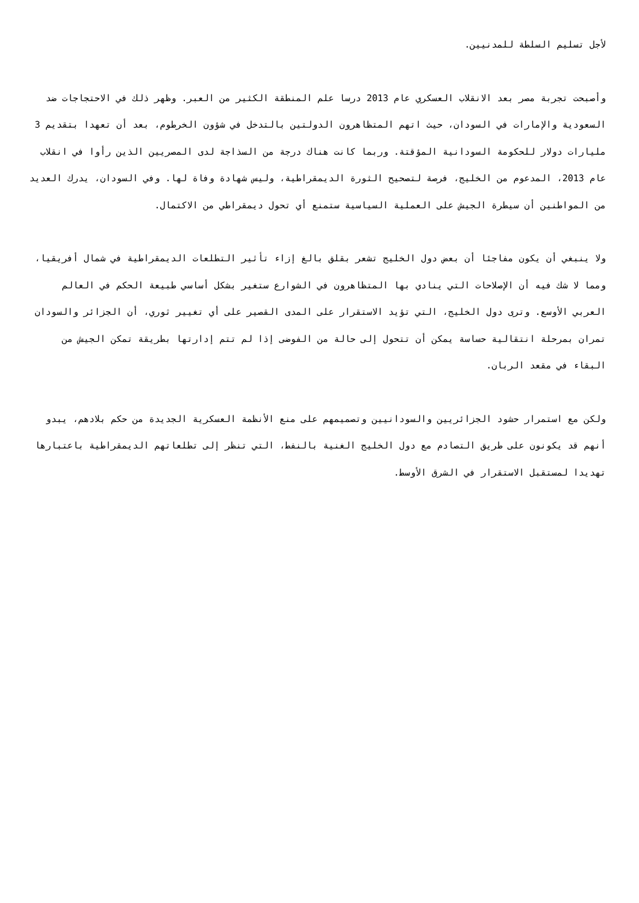لأجل تسليم السلطة للمدنيين.
وأصبحت تجربة مصر بعد الانقلاب العسكري عام 2013 درسا علم المنطقة الكثير من العبر. وظهر ذلك في الاحتجاجات ضد السعودية والإمارات في السودان، حيث اتهم المتظاهرون الدولتين بالتدخل في شؤون الخرطوم، بعد أن تعهدا بتقديم 3 مليارات دولار للحكومة السودانية المؤقتة. وربما كانت هناك درجة من السذاجة لدى المصريين الذين رأوا في انقلاب عام 2013، المدعوم من الخليج، فرصة لتصحيح الثورة الديمقراطية، وليس شهادة وفاة لها. وفي السودان، يدرك العديد من المواطنين أن سيطرة الجيش على العملية السياسية ستمنع أي تحول ديمقراطي من الاكتمال.
ولا ينبغي أن يكون مفاجئا أن بعض دول الخليج تشعر بقلق بالغ إزاء تأثير التطلعات الديمقراطية في شمال أفريقيا، ومما لا شك فيه أن الإصلاحات التي ينادي بها المتظاهرون في الشوارع ستغير بشكل أساسي طبيعة الحكم في العالم العربي الأوسع. وترى دول الخليج، التي تؤيد الاستقرار على المدى القصير على أي تغيير ثوري، أن الجزائر والسودان تمران بمرحلة انتقالية حساسة يمكن أن تتحول إلى حالة من الفوضى إذا لم تتم إدارتها بطريقة تمكن الجيش من البقاء في مقعد الربان.
ولكن مع استمرار حشود الجزائريين والسودانيين وتصميمهم على منع الأنظمة العسكرية الجديدة من حكم بلادهم، يبدو أنهم قد يكونون على طريق التصادم مع دول الخليج الغنية بالنفط، التي تنظر إلى تطلعاتهم الديمقراطية باعتبارها تهديدا لمستقبل الاستقرار في الشرق الأوسط.